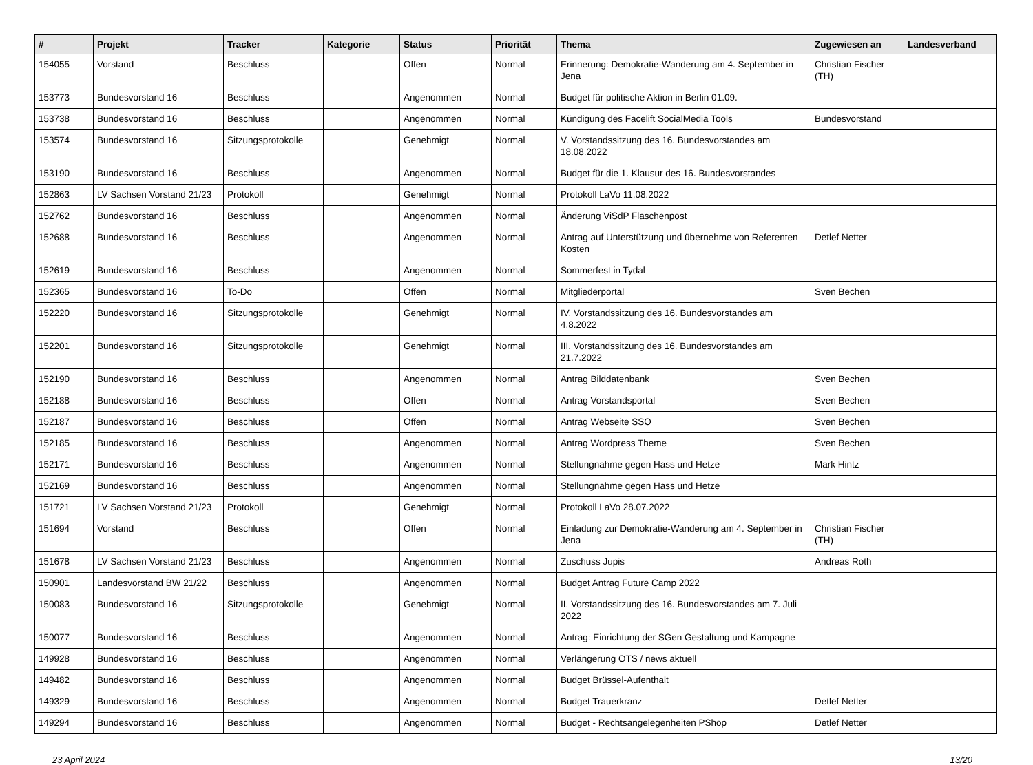| # | Projekt | Tracker | Kategorie | Status | Priorität | Thema | Zugewiesen an | Landesverband |
| --- | --- | --- | --- | --- | --- | --- | --- | --- |
| 154055 | Vorstand | Beschluss | | Offen | Normal | Erinnerung: Demokratie-Wanderung am 4. September in Jena | Christian Fischer (TH) | |
| 153773 | Bundesvorstand 16 | Beschluss | | Angenommen | Normal | Budget für politische Aktion in Berlin 01.09. | | |
| 153738 | Bundesvorstand 16 | Beschluss | | Angenommen | Normal | Kündigung des Facelift SocialMedia Tools | Bundesvorstand | |
| 153574 | Bundesvorstand 16 | Sitzungsprotokolle | | Genehmigt | Normal | V. Vorstandssitzung des 16. Bundesvorstandes am 18.08.2022 | | |
| 153190 | Bundesvorstand 16 | Beschluss | | Angenommen | Normal | Budget für die 1. Klausur des 16. Bundesvorstandes | | |
| 152863 | LV Sachsen Vorstand 21/23 | Protokoll | | Genehmigt | Normal | Protokoll LaVo 11.08.2022 | | |
| 152762 | Bundesvorstand 16 | Beschluss | | Angenommen | Normal | Änderung ViSdP Flaschenpost | | |
| 152688 | Bundesvorstand 16 | Beschluss | | Angenommen | Normal | Antrag auf Unterstützung und übernehme von Referenten Kosten | Detlef Netter | |
| 152619 | Bundesvorstand 16 | Beschluss | | Angenommen | Normal | Sommerfest in Tydal | | |
| 152365 | Bundesvorstand 16 | To-Do | | Offen | Normal | Mitgliederportal | Sven Bechen | |
| 152220 | Bundesvorstand 16 | Sitzungsprotokolle | | Genehmigt | Normal | IV. Vorstandssitzung des 16. Bundesvorstandes am 4.8.2022 | | |
| 152201 | Bundesvorstand 16 | Sitzungsprotokolle | | Genehmigt | Normal | III. Vorstandssitzung des 16. Bundesvorstandes am 21.7.2022 | | |
| 152190 | Bundesvorstand 16 | Beschluss | | Angenommen | Normal | Antrag Bilddatenbank | Sven Bechen | |
| 152188 | Bundesvorstand 16 | Beschluss | | Offen | Normal | Antrag Vorstandsportal | Sven Bechen | |
| 152187 | Bundesvorstand 16 | Beschluss | | Offen | Normal | Antrag Webseite SSO | Sven Bechen | |
| 152185 | Bundesvorstand 16 | Beschluss | | Angenommen | Normal | Antrag Wordpress Theme | Sven Bechen | |
| 152171 | Bundesvorstand 16 | Beschluss | | Angenommen | Normal | Stellungnahme gegen Hass und Hetze | Mark Hintz | |
| 152169 | Bundesvorstand 16 | Beschluss | | Angenommen | Normal | Stellungnahme gegen Hass und Hetze | | |
| 151721 | LV Sachsen Vorstand 21/23 | Protokoll | | Genehmigt | Normal | Protokoll LaVo 28.07.2022 | | |
| 151694 | Vorstand | Beschluss | | Offen | Normal | Einladung zur Demokratie-Wanderung am 4. September in Jena | Christian Fischer (TH) | |
| 151678 | LV Sachsen Vorstand 21/23 | Beschluss | | Angenommen | Normal | Zuschuss Jupis | Andreas Roth | |
| 150901 | Landesvorstand BW 21/22 | Beschluss | | Angenommen | Normal | Budget Antrag Future Camp 2022 | | |
| 150083 | Bundesvorstand 16 | Sitzungsprotokolle | | Genehmigt | Normal | II. Vorstandssitzung des 16. Bundesvorstandes am 7. Juli 2022 | | |
| 150077 | Bundesvorstand 16 | Beschluss | | Angenommen | Normal | Antrag: Einrichtung der SGen Gestaltung und Kampagne | | |
| 149928 | Bundesvorstand 16 | Beschluss | | Angenommen | Normal | Verlängerung OTS / news aktuell | | |
| 149482 | Bundesvorstand 16 | Beschluss | | Angenommen | Normal | Budget Brüssel-Aufenthalt | | |
| 149329 | Bundesvorstand 16 | Beschluss | | Angenommen | Normal | Budget Trauerkranz | Detlef Netter | |
| 149294 | Bundesvorstand 16 | Beschluss | | Angenommen | Normal | Budget - Rechtsangelegenheiten PShop | Detlef Netter | |
23 April 2024 13/20